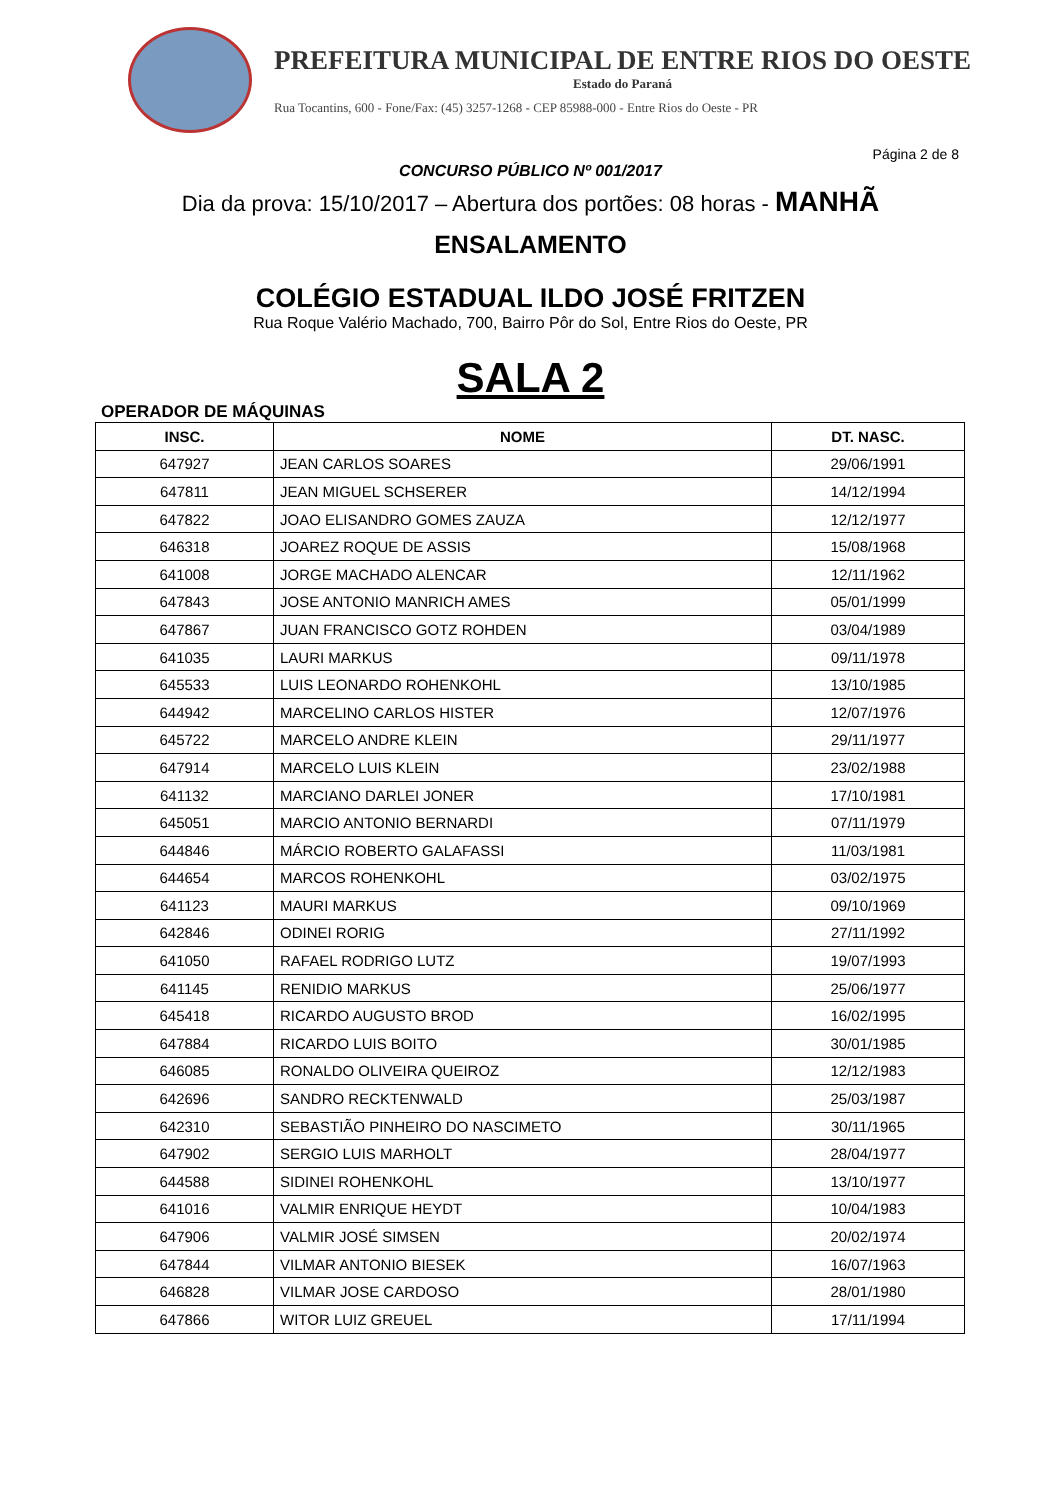PREFEITURA MUNICIPAL DE ENTRE RIOS DO OESTE
Estado do Paraná
Rua Tocantins, 600 - Fone/Fax: (45) 3257-1268 - CEP 85988-000 - Entre Rios do Oeste - PR
Página 2 de 8
CONCURSO PÚBLICO Nº 001/2017
Dia da prova: 15/10/2017 – Abertura dos portões: 08 horas - MANHÃ
ENSALAMENTO
COLÉGIO ESTADUAL ILDO JOSÉ FRITZEN
Rua Roque Valério Machado, 700, Bairro Pôr do Sol, Entre Rios do Oeste, PR
SALA 2
OPERADOR DE MÁQUINAS
| INSC. | NOME | DT. NASC. |
| --- | --- | --- |
| 647927 | JEAN CARLOS SOARES | 29/06/1991 |
| 647811 | JEAN MIGUEL SCHSERER | 14/12/1994 |
| 647822 | JOAO ELISANDRO GOMES ZAUZA | 12/12/1977 |
| 646318 | JOAREZ ROQUE DE ASSIS | 15/08/1968 |
| 641008 | JORGE MACHADO ALENCAR | 12/11/1962 |
| 647843 | JOSE ANTONIO MANRICH AMES | 05/01/1999 |
| 647867 | JUAN FRANCISCO GOTZ ROHDEN | 03/04/1989 |
| 641035 | LAURI MARKUS | 09/11/1978 |
| 645533 | LUIS LEONARDO ROHENKOHL | 13/10/1985 |
| 644942 | MARCELINO CARLOS HISTER | 12/07/1976 |
| 645722 | MARCELO ANDRE KLEIN | 29/11/1977 |
| 647914 | MARCELO LUIS KLEIN | 23/02/1988 |
| 641132 | MARCIANO DARLEI JONER | 17/10/1981 |
| 645051 | MARCIO ANTONIO BERNARDI | 07/11/1979 |
| 644846 | MÁRCIO ROBERTO GALAFASSI | 11/03/1981 |
| 644654 | MARCOS ROHENKOHL | 03/02/1975 |
| 641123 | MAURI MARKUS | 09/10/1969 |
| 642846 | ODINEI RORIG | 27/11/1992 |
| 641050 | RAFAEL RODRIGO LUTZ | 19/07/1993 |
| 641145 | RENIDIO MARKUS | 25/06/1977 |
| 645418 | RICARDO AUGUSTO BROD | 16/02/1995 |
| 647884 | RICARDO LUIS BOITO | 30/01/1985 |
| 646085 | RONALDO OLIVEIRA QUEIROZ | 12/12/1983 |
| 642696 | SANDRO RECKTENWALD | 25/03/1987 |
| 642310 | SEBASTIÃO PINHEIRO DO NASCIMETO | 30/11/1965 |
| 647902 | SERGIO LUIS MARHOLT | 28/04/1977 |
| 644588 | SIDINEI ROHENKOHL | 13/10/1977 |
| 641016 | VALMIR ENRIQUE HEYDT | 10/04/1983 |
| 647906 | VALMIR JOSÉ SIMSEN | 20/02/1974 |
| 647844 | VILMAR ANTONIO BIESEK | 16/07/1963 |
| 646828 | VILMAR JOSE CARDOSO | 28/01/1980 |
| 647866 | WITOR LUIZ GREUEL | 17/11/1994 |